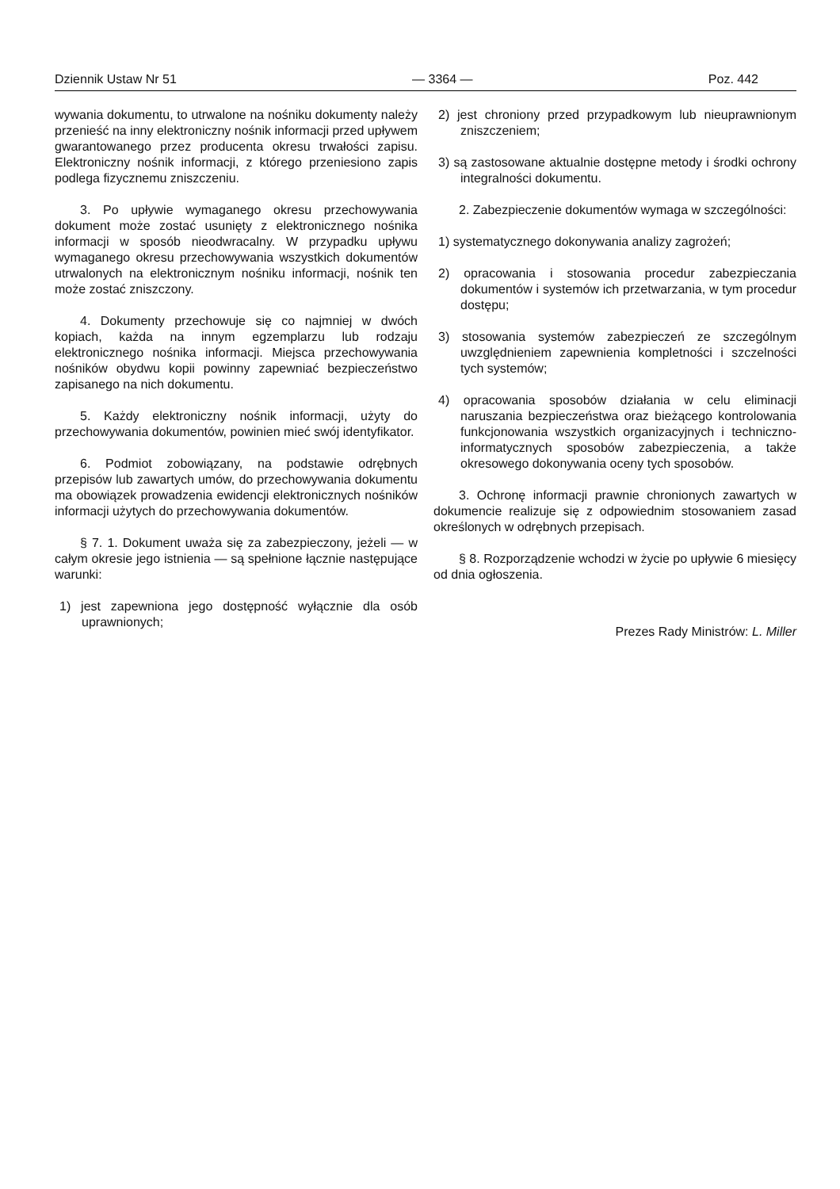Dziennik Ustaw Nr 51 — 3364 — Poz. 442
wywania dokumentu, to utrwalone na nośniku dokumenty należy przenieść na inny elektroniczny nośnik informacji przed upływem gwarantowanego przez producenta okresu trwałości zapisu. Elektroniczny nośnik informacji, z którego przeniesiono zapis podlega fizycznemu zniszczeniu.
3. Po upływie wymaganego okresu przechowywania dokument może zostać usunięty z elektronicznego nośnika informacji w sposób nieodwracalny. W przypadku upływu wymaganego okresu przechowywania wszystkich dokumentów utrwalonych na elektronicznym nośniku informacji, nośnik ten może zostać zniszczony.
4. Dokumenty przechowuje się co najmniej w dwóch kopiach, każda na innym egzemplarzu lub rodzaju elektronicznego nośnika informacji. Miejsca przechowywania nośników obydwu kopii powinny zapewniać bezpieczeństwo zapisanego na nich dokumentu.
5. Każdy elektroniczny nośnik informacji, użyty do przechowywania dokumentów, powinien mieć swój identyfikator.
6. Podmiot zobowiązany, na podstawie odrębnych przepisów lub zawartych umów, do przechowywania dokumentu ma obowiązek prowadzenia ewidencji elektronicznych nośników informacji użytych do przechowywania dokumentów.
§ 7. 1. Dokument uważa się za zabezpieczony, jeżeli — w całym okresie jego istnienia — są spełnione łącznie następujące warunki:
1) jest zapewniona jego dostępność wyłącznie dla osób uprawnionych;
2) jest chroniony przed przypadkowym lub nieuprawnionym zniszczeniem;
3) są zastosowane aktualnie dostępne metody i środki ochrony integralności dokumentu.
2. Zabezpieczenie dokumentów wymaga w szczególności:
1) systematycznego dokonywania analizy zagrożeń;
2) opracowania i stosowania procedur zabezpieczania dokumentów i systemów ich przetwarzania, w tym procedur dostępu;
3) stosowania systemów zabezpieczeń ze szczególnym uwzględnieniem zapewnienia kompletności i szczelności tych systemów;
4) opracowania sposobów działania w celu eliminacji naruszania bezpieczeństwa oraz bieżącego kontrolowania funkcjonowania wszystkich organizacyjnych i techniczno-informatycznych sposobów zabezpieczenia, a także okresowego dokonywania oceny tych sposobów.
3. Ochronę informacji prawnie chronionych zawartych w dokumencie realizuje się z odpowiednim stosowaniem zasad określonych w odrębnych przepisach.
§ 8. Rozporządzenie wchodzi w życie po upływie 6 miesięcy od dnia ogłoszenia.
Prezes Rady Ministrów: L. Miller